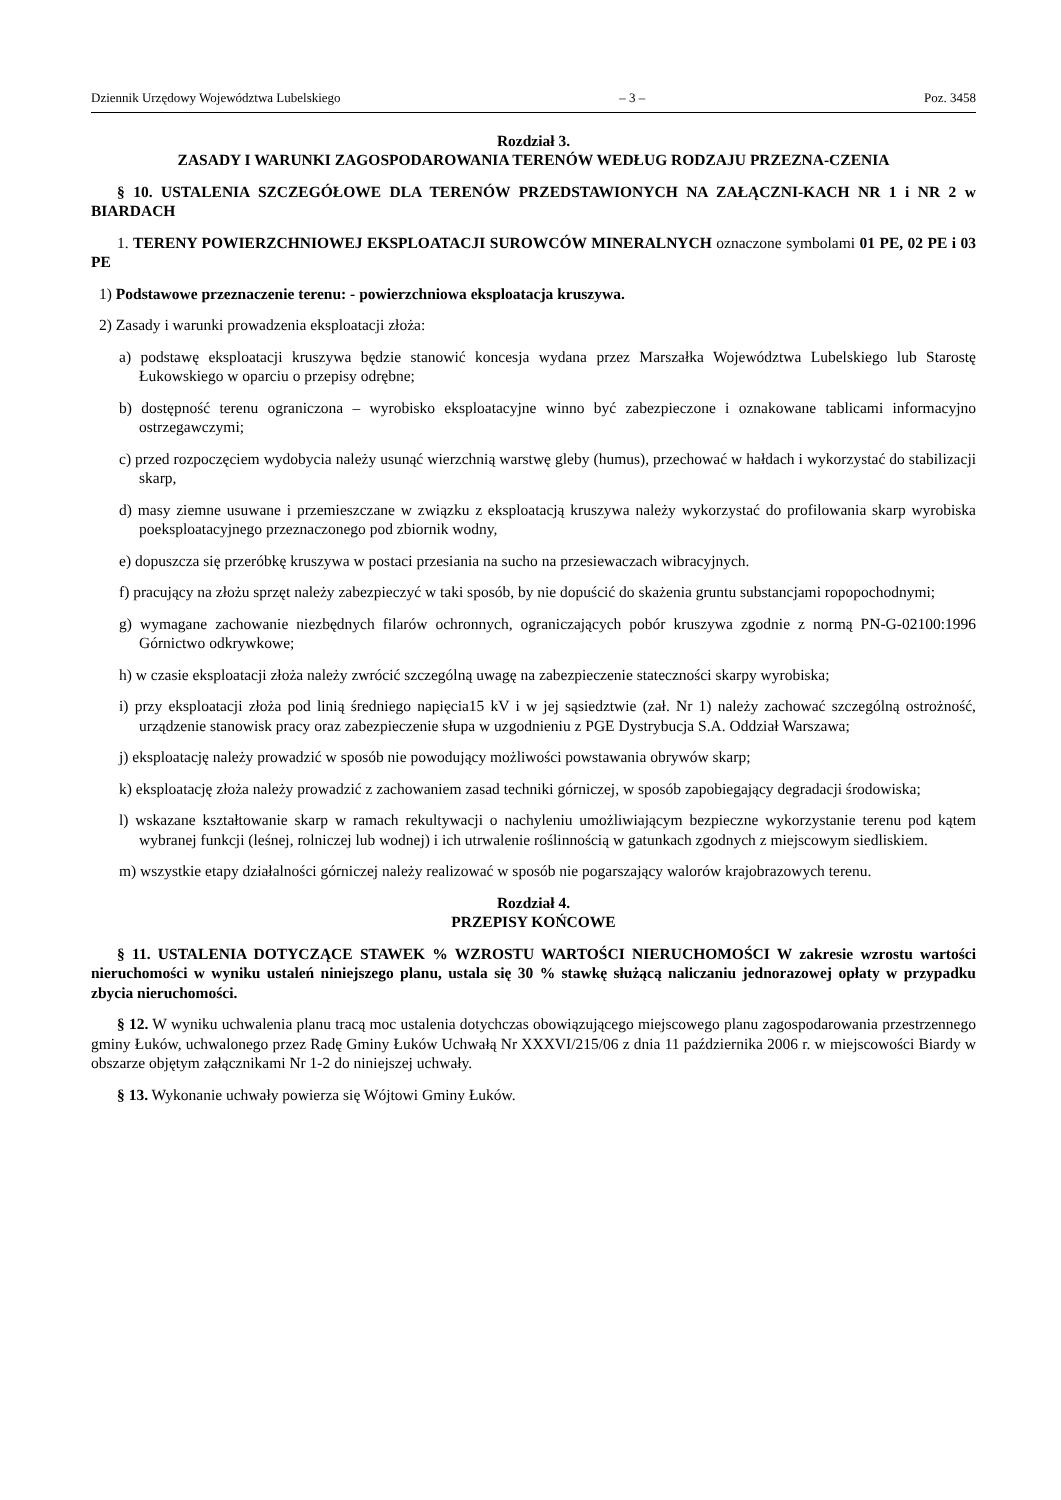Dziennik Urzędowy Województwa Lubelskiego – 3 – Poz. 3458
Rozdział 3.
ZASADY I WARUNKI ZAGOSPODAROWANIA TERENÓW WEDŁUG RODZAJU PRZEZNA-CZENIA
§ 10. USTALENIA SZCZEGÓŁOWE DLA TERENÓW PRZEDSTAWIONYCH NA ZAŁĄCZNI-KACH NR 1 i NR 2 w BIARDACH
1. TERENY POWIERZCHNIOWEJ EKSPLOATACJI SUROWCÓW MINERALNYCH oznaczone symbolami 01 PE, 02 PE i 03 PE
1) Podstawowe przeznaczenie terenu: - powierzchniowa eksploatacja kruszywa.
2) Zasady i warunki prowadzenia eksploatacji złoża:
a) podstawę eksploatacji kruszywa będzie stanowić koncesja wydana przez Marszałka Województwa Lubelskiego lub Starostę Łukowskiego w oparciu o przepisy odrębne;
b) dostępność terenu ograniczona – wyrobisko eksploatacyjne winno być zabezpieczone i oznakowane tablicami informacyjno ostrzegawczymi;
c) przed rozpoczęciem wydobycia należy usunąć wierzchnią warstwę gleby (humus), przechować w hałdach i wykorzystać do stabilizacji skarp,
d) masy ziemne usuwane i przemieszczane w związku z eksploatacją kruszywa należy wykorzystać do profilowania skarp wyrobiska poeksploatacyjnego przeznaczonego pod zbiornik wodny,
e) dopuszcza się przeróbkę kruszywa w postaci przesiania na sucho na przesiewaczach wibracyjnych.
f) pracujący na złożu sprzęt należy zabezpieczyć w taki sposób, by nie dopuścić do skażenia gruntu substancjami ropopochodnymi;
g) wymagane zachowanie niezbędnych filarów ochronnych, ograniczających pobór kruszywa zgodnie z normą PN-G-02100:1996 Górnictwo odkrywkowe;
h) w czasie eksploatacji złoża należy zwrócić szczególną uwagę na zabezpieczenie stateczności skarpy wyrobiska;
i) przy eksploatacji złoża pod linią średniego napięcia15 kV i w jej sąsiedztwie (zał. Nr 1) należy zachować szczególną ostrożność, urządzenie stanowisk pracy oraz zabezpieczenie słupa w uzgodnieniu z PGE Dystrybucja S.A. Oddział Warszawa;
j) eksploatację należy prowadzić w sposób nie powodujący możliwości powstawania obrywów skarp;
k) eksploatację złoża należy prowadzić z zachowaniem zasad techniki górniczej, w sposób zapobiegający degradacji środowiska;
l) wskazane kształtowanie skarp w ramach rekultywacji o nachyleniu umożliwiającym bezpieczne wykorzystanie terenu pod kątem wybranej funkcji (leśnej, rolniczej lub wodnej) i ich utrwalenie roślinnością w gatunkach zgodnych z miejscowym siedliskiem.
m) wszystkie etapy działalności górniczej należy realizować w sposób nie pogarszający walorów krajobrazowych terenu.
Rozdział 4.
PRZEPISY KOŃCOWE
§ 11. USTALENIA DOTYCZĄCE STAWEK % WZROSTU WARTOŚCI NIERUCHOMOŚCI W zakresie wzrostu wartości nieruchomości w wyniku ustaleń niniejszego planu, ustala się 30 % stawkę służącą naliczaniu jednorazowej opłaty w przypadku zbycia nieruchomości.
§ 12. W wyniku uchwalenia planu tracą moc ustalenia dotychczas obowiązującego miejscowego planu zagospodarowania przestrzennego gminy Łuków, uchwalonego przez Radę Gminy Łuków Uchwałą Nr XXXVI/215/06 z dnia 11 października 2006 r. w miejscowości Biardy w obszarze objętym załącznikami Nr 1-2 do niniejszej uchwały.
§ 13. Wykonanie uchwały powierza się Wójtowi Gminy Łuków.